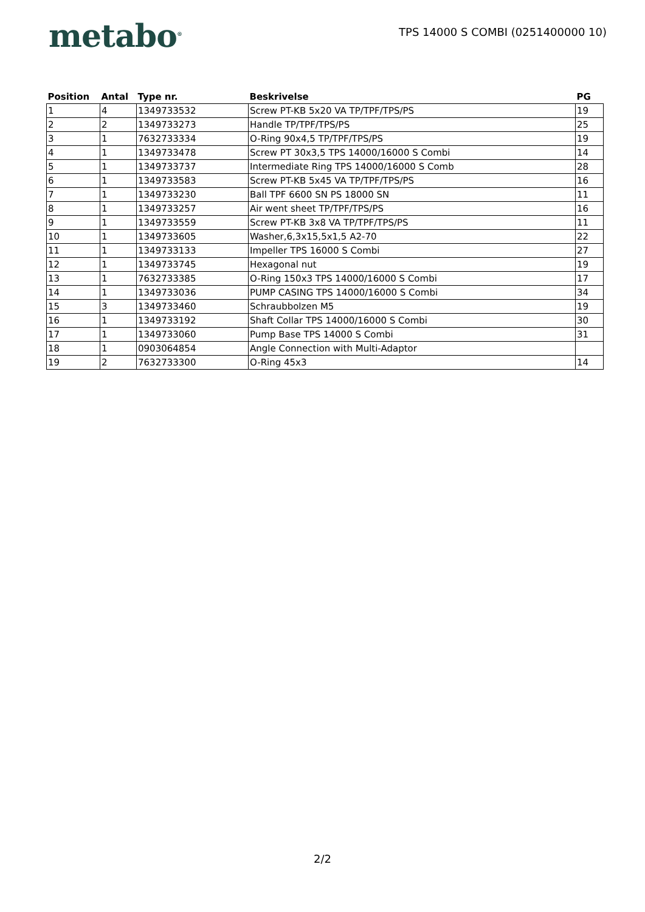metabo<sup>®</sup>
TPS 14000 S COMBI (0251400000 10)
| Position | Antal | Type nr. | Beskrivelse | PG |
| --- | --- | --- | --- | --- |
| 1 | 4 | 1349733532 | Screw PT-KB 5x20 VA TP/TPF/TPS/PS | 19 |
| 2 | 2 | 1349733273 | Handle TP/TPF/TPS/PS | 25 |
| 3 | 1 | 7632733334 | O-Ring 90x4,5 TP/TPF/TPS/PS | 19 |
| 4 | 1 | 1349733478 | Screw PT 30x3,5 TPS 14000/16000 S Combi | 14 |
| 5 | 1 | 1349733737 | Intermediate Ring TPS 14000/16000 S Comb | 28 |
| 6 | 1 | 1349733583 | Screw PT-KB 5x45 VA TP/TPF/TPS/PS | 16 |
| 7 | 1 | 1349733230 | Ball TPF 6600 SN PS 18000 SN | 11 |
| 8 | 1 | 1349733257 | Air went sheet TP/TPF/TPS/PS | 16 |
| 9 | 1 | 1349733559 | Screw PT-KB 3x8 VA TP/TPF/TPS/PS | 11 |
| 10 | 1 | 1349733605 | Washer,6,3x15,5x1,5 A2-70 | 22 |
| 11 | 1 | 1349733133 | Impeller TPS 16000 S Combi | 27 |
| 12 | 1 | 1349733745 | Hexagonal nut | 19 |
| 13 | 1 | 7632733385 | O-Ring 150x3 TPS 14000/16000 S Combi | 17 |
| 14 | 1 | 1349733036 | PUMP CASING TPS 14000/16000 S Combi | 34 |
| 15 | 3 | 1349733460 | Schraubbolzen M5 | 19 |
| 16 | 1 | 1349733192 | Shaft Collar TPS 14000/16000 S Combi | 30 |
| 17 | 1 | 1349733060 | Pump Base TPS 14000 S Combi | 31 |
| 18 | 1 | 0903064854 | Angle Connection with Multi-Adaptor | |
| 19 | 2 | 7632733300 | O-Ring 45x3 | 14 |
2/2